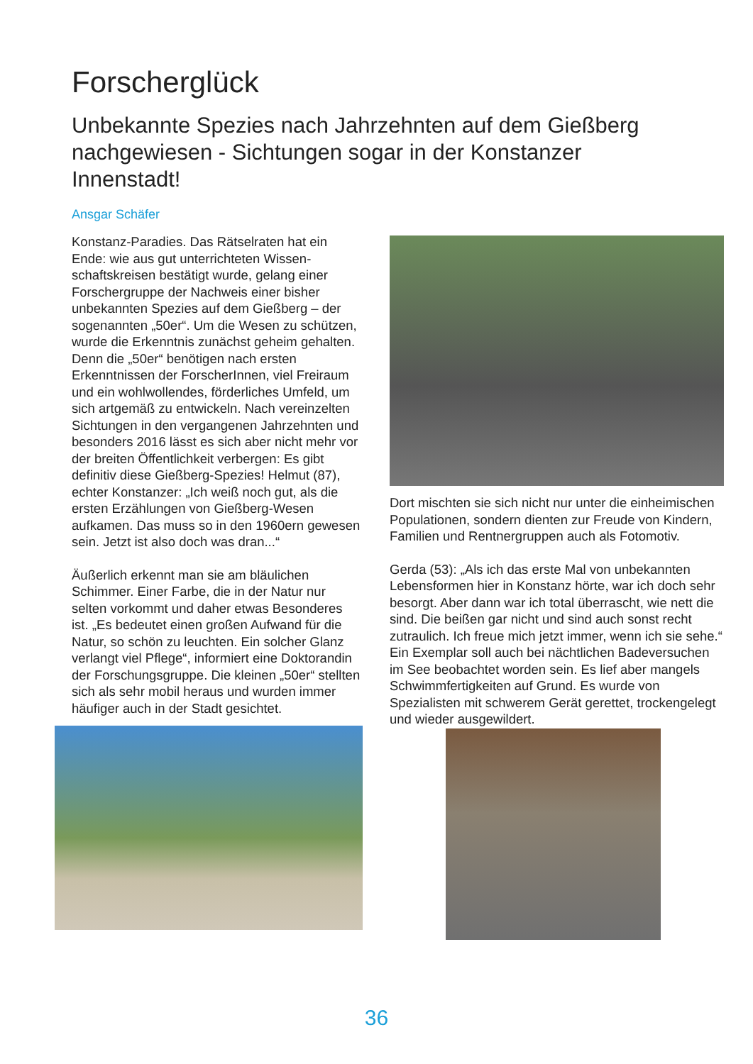Forscherglück
Unbekannte Spezies nach Jahrzehnten auf dem Gießberg nachgewiesen - Sichtungen sogar in der Konstanzer Innenstadt!
Ansgar Schäfer
Konstanz-Paradies. Das Rätselraten hat ein Ende: wie aus gut unterrichteten Wissen­schaftskreisen bestätigt wurde, gelang einer Forschergruppe der Nachweis einer bisher unbekannten Spezies auf dem Gießberg – der sogenannten „50er“. Um die Wesen zu schüt­zen, wurde die Erkenntnis zunächst geheim gehalten. Denn die „50er“ benötigen nach ersten Erkenntnissen der ForscherInnen, viel Freiraum und ein wohlwollendes, förderliches Umfeld, um sich artgemäß zu entwickeln. Nach vereinzelten Sichtungen in den vergangenen Jahrzehnten und besonders 2016 lässt es sich aber nicht mehr vor der breiten Öffentlichkeit verbergen: Es gibt definitiv diese Gießberg-Spezies! Helmut (87), echter Konstanzer: „Ich weiß noch gut, als die ersten Erzählungen von Gießberg-Wesen aufkamen. Das muss so in den 1960ern gewesen sein. Jetzt ist also doch was dran...“
Äußerlich erkennt man sie am bläulichen Schimmer. Einer Farbe, die in der Natur nur selten vorkommt und daher etwas Besonderes ist. „Es bedeutet einen großen Aufwand für die Natur, so schön zu leuchten. Ein solcher Glanz verlangt viel Pflege“, informiert eine Doktoran­din der Forschungsgruppe. Die kleinen „50er“ stellten sich als sehr mobil heraus und wurden immer häufiger auch in der Stadt gesichtet.
Dort mischten sie sich nicht nur unter die einheimischen Populationen, sondern dienten zur Freude von Kindern, Familien und Rentner­gruppen auch als Fotomotiv.
Gerda (53): „Als ich das erste Mal von unbe­kannten Lebensformen hier in Konstanz hörte, war ich doch sehr besorgt. Aber dann war ich total überrascht, wie nett die sind. Die beißen gar nicht und sind auch sonst recht zutraulich. Ich freue mich jetzt immer, wenn ich sie sehe.“ Ein Exemplar soll auch bei nächtlichen Bade­versuchen im See beobachtet worden sein. Es lief aber mangels Schwimmfertigkeiten auf Grund. Es wurde von Spezialisten mit schwe­rem Gerät gerettet, trockengelegt und wieder ausgewildert.
36